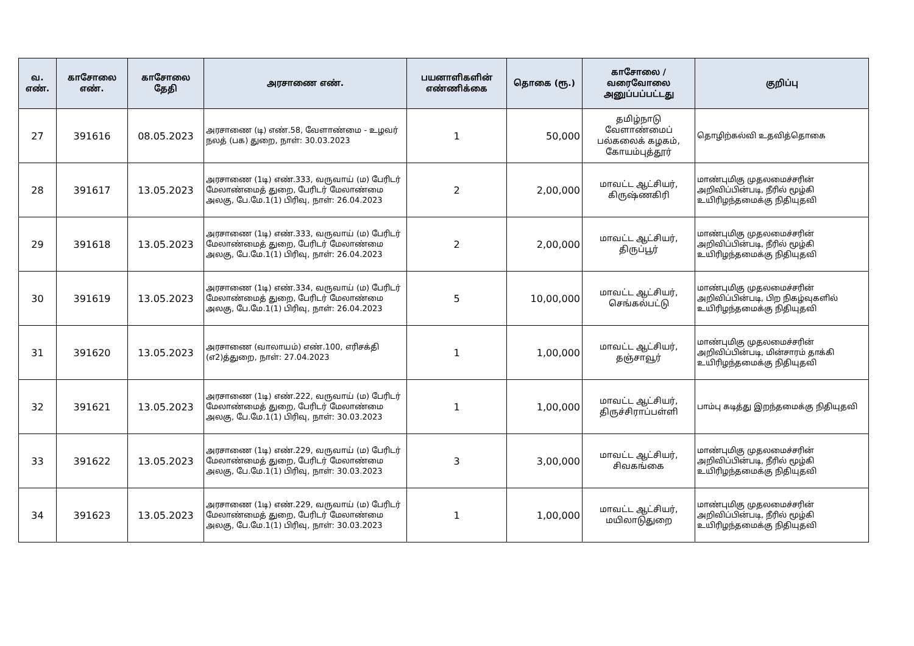| வ. எண். | காசோலை எண். | காசோலை தேதி | அரசாணை எண். | பயனாளிகளின் எண்ணிக்கை | தொகை (ரூ.) | காசோலை / வரைவோலை அனுப்பப்பட்டது | குறிப்பு |
| --- | --- | --- | --- | --- | --- | --- | --- |
| 27 | 391616 | 08.05.2023 | அரசாணை (டி) எண்.58, வேளாண்மை - உழவர் நலத் (பக) துறை, நாள்: 30.03.2023 | 1 | 50,000 | தமிழ்நாடு வேளாண்மைப் பல்கலைக் கழகம், கோயம்புத்தூர் | தொழிற்கல்வி உதவித்தொகை |
| 28 | 391617 | 13.05.2023 | அரசாணை (1டி) எண்.333, வருவாய் (ம) பேரிடர் மேலாண்மைத் துறை, பேரிடர் மேலாண்மை அலகு, பே.மே.1(1) பிரிவு, நாள்: 26.04.2023 | 2 | 2,00,000 | மாவட்ட ஆட்சியர், கிருஷ்ணகிரி | மாண்புமிகு முதலமைச்சரின் அறிவிப்பின்படி, நீரில் மூழ்கி உயிரிழந்தமைக்கு நிதியுதவி |
| 29 | 391618 | 13.05.2023 | அரசாணை (1டி) எண்.333, வருவாய் (ம) பேரிடர் மேலாண்மைத் துறை, பேரிடர் மேலாண்மை அலகு, பே.மே.1(1) பிரிவு, நாள்: 26.04.2023 | 2 | 2,00,000 | மாவட்ட ஆட்சியர், திருப்பூர் | மாண்புமிகு முதலமைச்சரின் அறிவிப்பின்படி, நீரில் மூழ்கி உயிரிழந்தமைக்கு நிதியுதவி |
| 30 | 391619 | 13.05.2023 | அரசாணை (1டி) எண்.334, வருவாய் (ம) பேரிடர் மேலாண்மைத் துறை, பேரிடர் மேலாண்மை அலகு, பே.மே.1(1) பிரிவு, நாள்: 26.04.2023 | 5 | 10,00,000 | மாவட்ட ஆட்சியர், செங்கல்பட்டு | மாண்புமிகு முதலமைச்சரின் அறிவிப்பின்படி, பிற நிகழ்வுகளில் உயிரிழந்தமைக்கு நிதியுதவி |
| 31 | 391620 | 13.05.2023 | அரசாணை (வாலாயம்) எண்.100, எரிசக்தி (எ2)த்துறை, நாள்: 27.04.2023 | 1 | 1,00,000 | மாவட்ட ஆட்சியர், தஞ்சாவூர் | மாண்புமிகு முதலமைச்சரின் அறிவிப்பின்படி, மின்சாரம் தாக்கி உயிரிழந்தமைக்கு நிதியுதவி |
| 32 | 391621 | 13.05.2023 | அரசாணை (1டி) எண்.222, வருவாய் (ம) பேரிடர் மேலாண்மைத் துறை, பேரிடர் மேலாண்மை அலகு, பே.மே.1(1) பிரிவு, நாள்: 30.03.2023 | 1 | 1,00,000 | மாவட்ட ஆட்சியர், திருச்சிராப்பள்ளி | பாம்பு கடித்து இறந்தமைக்கு நிதியுதவி |
| 33 | 391622 | 13.05.2023 | அரசாணை (1டி) எண்.229, வருவாய் (ம) பேரிடர் மேலாண்மைத் துறை, பேரிடர் மேலாண்மை அலகு, பே.மே.1(1) பிரிவு, நாள்: 30.03.2023 | 3 | 3,00,000 | மாவட்ட ஆட்சியர், சிவகங்கை | மாண்புமிகு முதலமைச்சரின் அறிவிப்பின்படி, நீரில் மூழ்கி உயிரிழந்தமைக்கு நிதியுதவி |
| 34 | 391623 | 13.05.2023 | அரசாணை (1டி) எண்.229, வருவாய் (ம) பேரிடர் மேலாண்மைத் துறை, பேரிடர் மேலாண்மை அலகு, பே.மே.1(1) பிரிவு, நாள்: 30.03.2023 | 1 | 1,00,000 | மாவட்ட ஆட்சியர், மயிலாடுதுறை | மாண்புமிகு முதலமைச்சரின் அறிவிப்பின்படி, நீரில் மூழ்கி உயிரிழந்தமைக்கு நிதியுதவி |